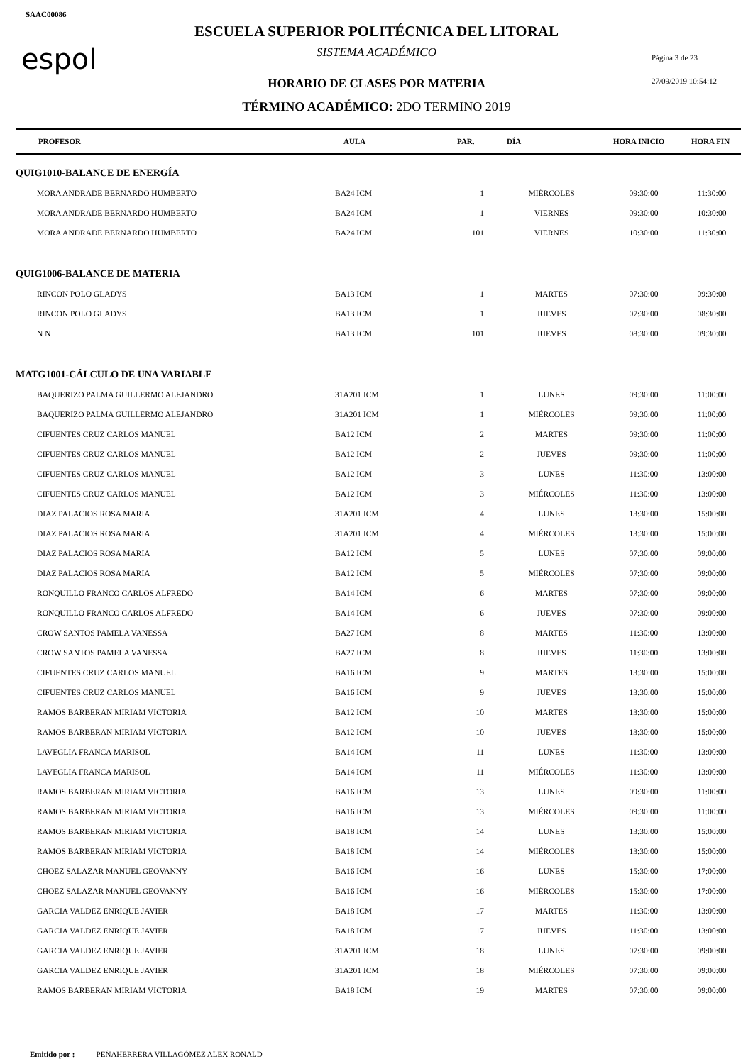SAAC00086
espol
ESCUELA SUPERIOR POLITÉCNICA DEL LITORAL
SISTEMA ACADÉMICO Página 3 de 23
HORARIO DE CLASES POR MATERIA 27/09/2019 10:54:12
TÉRMINO ACADÉMICO: 2DO TERMINO 2019
| PROFESOR | AULA | PAR. | DÍA | HORA INICIO | HORA FIN |
| --- | --- | --- | --- | --- | --- |
| QUIG1010-BALANCE DE ENERGÍA | | | | | |
| MORA ANDRADE BERNARDO HUMBERTO | BA24 ICM | 1 | MIÉRCOLES | 09:30:00 | 11:30:00 |
| MORA ANDRADE BERNARDO HUMBERTO | BA24 ICM | 1 | VIERNES | 09:30:00 | 10:30:00 |
| MORA ANDRADE BERNARDO HUMBERTO | BA24 ICM | 101 | VIERNES | 10:30:00 | 11:30:00 |
| QUIG1006-BALANCE DE MATERIA | | | | | |
| RINCON POLO GLADYS | BA13 ICM | 1 | MARTES | 07:30:00 | 09:30:00 |
| RINCON POLO GLADYS | BA13 ICM | 1 | JUEVES | 07:30:00 | 08:30:00 |
| N N | BA13 ICM | 101 | JUEVES | 08:30:00 | 09:30:00 |
| MATG1001-CÁLCULO DE UNA VARIABLE | | | | | |
| BAQUERIZO PALMA GUILLERMO ALEJANDRO | 31A201 ICM | 1 | LUNES | 09:30:00 | 11:00:00 |
| BAQUERIZO PALMA GUILLERMO ALEJANDRO | 31A201 ICM | 1 | MIÉRCOLES | 09:30:00 | 11:00:00 |
| CIFUENTES CRUZ CARLOS MANUEL | BA12 ICM | 2 | MARTES | 09:30:00 | 11:00:00 |
| CIFUENTES CRUZ CARLOS MANUEL | BA12 ICM | 2 | JUEVES | 09:30:00 | 11:00:00 |
| CIFUENTES CRUZ CARLOS MANUEL | BA12 ICM | 3 | LUNES | 11:30:00 | 13:00:00 |
| CIFUENTES CRUZ CARLOS MANUEL | BA12 ICM | 3 | MIÉRCOLES | 11:30:00 | 13:00:00 |
| DIAZ PALACIOS ROSA MARIA | 31A201 ICM | 4 | LUNES | 13:30:00 | 15:00:00 |
| DIAZ PALACIOS ROSA MARIA | 31A201 ICM | 4 | MIÉRCOLES | 13:30:00 | 15:00:00 |
| DIAZ PALACIOS ROSA MARIA | BA12 ICM | 5 | LUNES | 07:30:00 | 09:00:00 |
| DIAZ PALACIOS ROSA MARIA | BA12 ICM | 5 | MIÉRCOLES | 07:30:00 | 09:00:00 |
| RONQUILLO FRANCO CARLOS ALFREDO | BA14 ICM | 6 | MARTES | 07:30:00 | 09:00:00 |
| RONQUILLO FRANCO CARLOS ALFREDO | BA14 ICM | 6 | JUEVES | 07:30:00 | 09:00:00 |
| CROW SANTOS PAMELA VANESSA | BA27 ICM | 8 | MARTES | 11:30:00 | 13:00:00 |
| CROW SANTOS PAMELA VANESSA | BA27 ICM | 8 | JUEVES | 11:30:00 | 13:00:00 |
| CIFUENTES CRUZ CARLOS MANUEL | BA16 ICM | 9 | MARTES | 13:30:00 | 15:00:00 |
| CIFUENTES CRUZ CARLOS MANUEL | BA16 ICM | 9 | JUEVES | 13:30:00 | 15:00:00 |
| RAMOS BARBERAN MIRIAM VICTORIA | BA12 ICM | 10 | MARTES | 13:30:00 | 15:00:00 |
| RAMOS BARBERAN MIRIAM VICTORIA | BA12 ICM | 10 | JUEVES | 13:30:00 | 15:00:00 |
| LAVEGLIA FRANCA MARISOL | BA14 ICM | 11 | LUNES | 11:30:00 | 13:00:00 |
| LAVEGLIA FRANCA MARISOL | BA14 ICM | 11 | MIÉRCOLES | 11:30:00 | 13:00:00 |
| RAMOS BARBERAN MIRIAM VICTORIA | BA16 ICM | 13 | LUNES | 09:30:00 | 11:00:00 |
| RAMOS BARBERAN MIRIAM VICTORIA | BA16 ICM | 13 | MIÉRCOLES | 09:30:00 | 11:00:00 |
| RAMOS BARBERAN MIRIAM VICTORIA | BA18 ICM | 14 | LUNES | 13:30:00 | 15:00:00 |
| RAMOS BARBERAN MIRIAM VICTORIA | BA18 ICM | 14 | MIÉRCOLES | 13:30:00 | 15:00:00 |
| CHOEZ SALAZAR MANUEL GEOVANNY | BA16 ICM | 16 | LUNES | 15:30:00 | 17:00:00 |
| CHOEZ SALAZAR MANUEL GEOVANNY | BA16 ICM | 16 | MIÉRCOLES | 15:30:00 | 17:00:00 |
| GARCIA VALDEZ ENRIQUE JAVIER | BA18 ICM | 17 | MARTES | 11:30:00 | 13:00:00 |
| GARCIA VALDEZ ENRIQUE JAVIER | BA18 ICM | 17 | JUEVES | 11:30:00 | 13:00:00 |
| GARCIA VALDEZ ENRIQUE JAVIER | 31A201 ICM | 18 | LUNES | 07:30:00 | 09:00:00 |
| GARCIA VALDEZ ENRIQUE JAVIER | 31A201 ICM | 18 | MIÉRCOLES | 07:30:00 | 09:00:00 |
| RAMOS BARBERAN MIRIAM VICTORIA | BA18 ICM | 19 | MARTES | 07:30:00 | 09:00:00 |
Emitido por : PEÑAHERRERA VILLAGÓMEZ ALEX RONALD